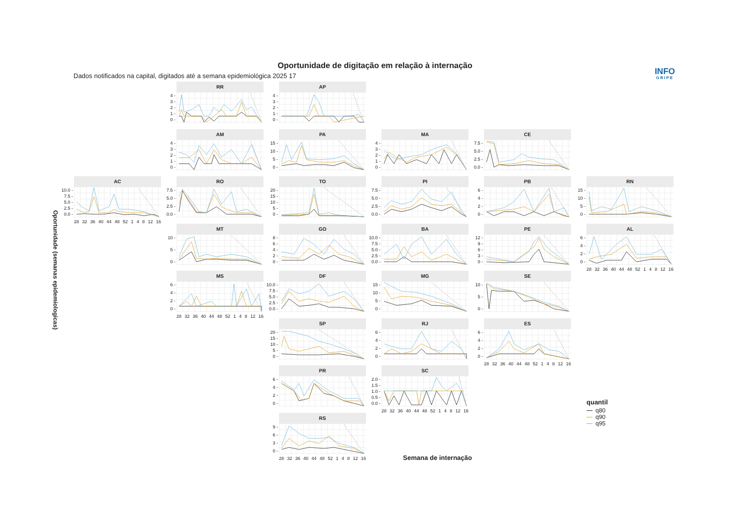Oportunidade de digitação em relação à internação
Dados notificados na capital, digitados até a semana epidemiológica 2025 17
INFO
GRIPE
Oportunidade (semanas epidemiologicas)
RR
0 -
1 -
2 -
3 -
4 -
AP
0 -
1 -
2 -
3 -
4 -
AM
0 -
1 -
2 -
3 -
4 -
PA
0 -
5 -
10 -
15 -
MA
0 -
1 -
2 -
3 -
4 -
CE
0.0 -
2.5 -
5.0 -
7.5 -
AC
0.0 -
2.5 -
5.0 -
7.5 -
10.0 -
28 32 36 40 44 48 52 1 4 8 12 16
RO
0.0 -
2.5 -
5.0 -
7.5 -
TO
0 -
5 -
10 -
15 -
20 -
PI
0.0 -
2.5 -
5.0 -
7.5 -
PB
0 -
2 -
4 -
6 -
RN
0 -
5 -
10 -
15 -
MT
0 -
5 -
10 -
GO
0 -
2 -
4 -
6 -
8 -
BA
0.0 -
2.5 -
5.0 -
7.5 -
10.0 -
PE
0 -
3 -
6 -
9 -
12 -
AL
0 -
2 -
4 -
6 -
28 32 36 40 44 48 52 1 4 8 12 16
MS
0 -
2 -
4 -
6 -
28 32 36 40 44 48 52 1 4 8 12 16
DF
0.0 -
2.5 -
5.0 -
7.5 -
10.0 -
MG
0 -
5 -
10 -
15 -
SE
0 -
5 -
10 -
SP
0 -
5 -
10 -
15 -
20 -
RJ
0 -
2 -
4 -
6 -
ES
0 -
2 -
4 -
6 -
28 32 36 40 44 48 52 1 4 8 12 16
PR
0 -
2 -
4 -
6 -
SC
0.0 -
0.5 -
1.0 -
1.5 -
2.0 -
28 32 36 40 44 48 52 1 4 8 12 16
quantil
q80
q90
q95
RS
0 -
3 -
6 -
9 -
28 32 36 40 44 48 52 1 4 8 12 16
Semana de internação